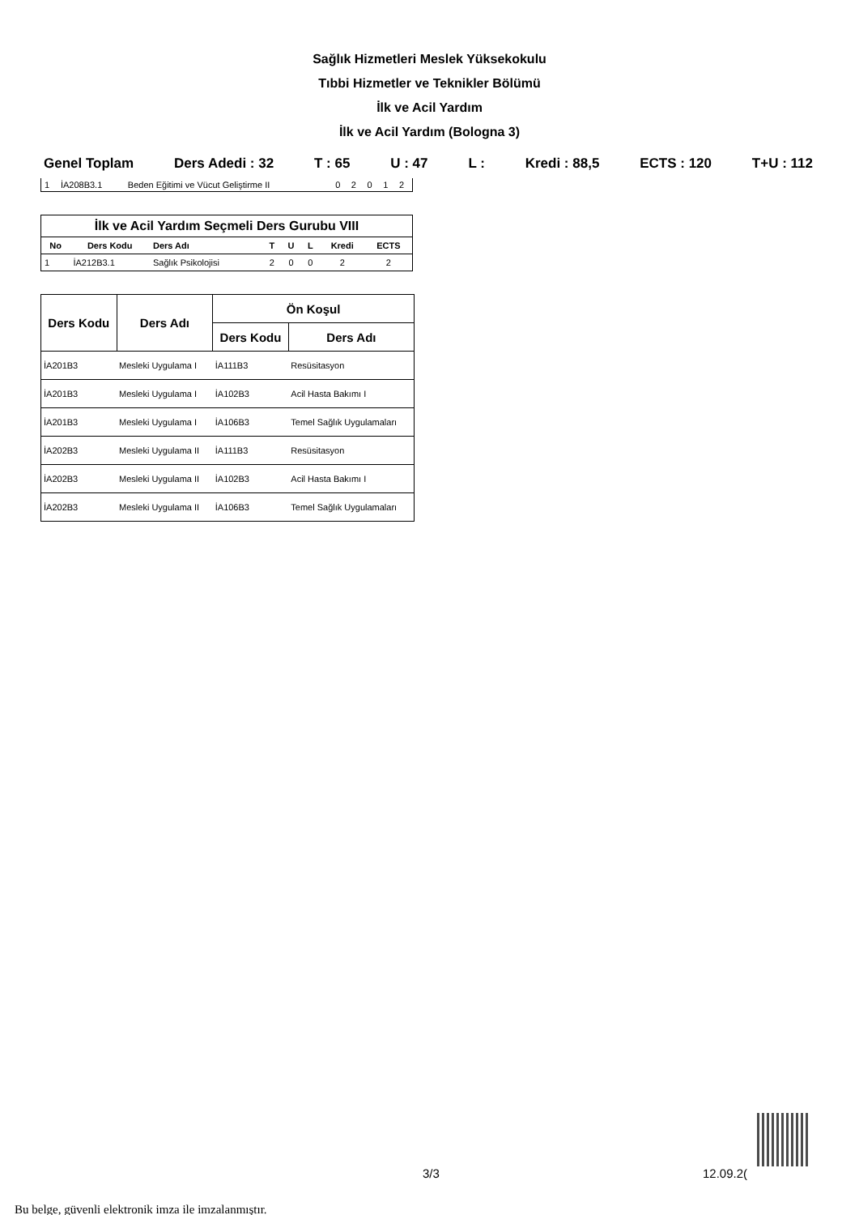Sağlık Hizmetleri Meslek Yüksekokulu
Tıbbi Hizmetler ve Teknikler Bölümü
İlk ve Acil Yardım
İlk ve Acil Yardım (Bologna 3)
Genel Toplam Ders Adedi : 32 T : 65 U : 47 L : Kredi : 88,5 ECTS : 120 T+U : 112
| 1 | İA208B3.1 | Beden Eğitimi ve Vücut Geliştirme II | 0 | 2 | 0 | 1 | 2 |
| İlk ve Acil Yardım Seçmeli Ders Gurubu VIII | | | | | | | |
| --- | --- | --- | --- | --- | --- | --- | --- |
| No | Ders Kodu | Ders Adı | T | U | L | Kredi | ECTS |
| 1 | İA212B3.1 | Sağlık Psikolojisi | 2 | 0 | 0 | 2 | 2 |
| Ders Kodu | Ders Adı | Ön Koşul | |
| --- | --- | --- | --- |
| | | Ders Kodu | Ders Adı |
| İA201B3 | Mesleki Uygulama I | İA111B3 | Resüsitasyon |
| İA201B3 | Mesleki Uygulama I | İA102B3 | Acil Hasta Bakımı I |
| İA201B3 | Mesleki Uygulama I | İA106B3 | Temel Sağlık Uygulamaları |
| İA202B3 | Mesleki Uygulama II | İA111B3 | Resüsitasyon |
| İA202B3 | Mesleki Uygulama II | İA102B3 | Acil Hasta Bakımı I |
| İA202B3 | Mesleki Uygulama II | İA106B3 | Temel Sağlık Uygulamaları |
3/3 12.09.2(
Bu belge, güvenli elektronik imza ile imzalanmıştır.